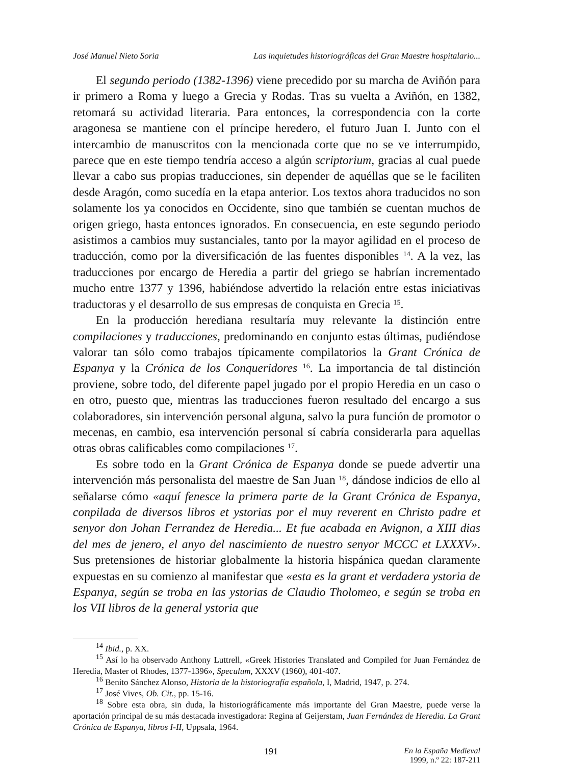José Manuel Nieto Soria Las inquietudes historiográficas del Gran Maestre hospitalario...
El segundo periodo (1382-1396) viene precedido por su marcha de Aviñón para ir primero a Roma y luego a Grecia y Rodas. Tras su vuelta a Aviñón, en 1382, retomará su actividad literaria. Para entonces, la correspondencia con la corte aragonesa se mantiene con el príncipe heredero, el futuro Juan I. Junto con el intercambio de manuscritos con la mencionada corte que no se ve interrumpido, parece que en este tiempo tendría acceso a algún scriptorium, gracias al cual puede llevar a cabo sus propias traducciones, sin depender de aquéllas que se le faciliten desde Aragón, como sucedía en la etapa anterior. Los textos ahora traducidos no son solamente los ya conocidos en Occidente, sino que también se cuentan muchos de origen griego, hasta entonces ignorados. En consecuencia, en este segundo periodo asistimos a cambios muy sustanciales, tanto por la mayor agilidad en el proceso de traducción, como por la diversificación de las fuentes disponibles <sup>14</sup>. A la vez, las traducciones por encargo de Heredia a partir del griego se habrían incrementado mucho entre 1377 y 1396, habiéndose advertido la relación entre estas iniciativas traductoras y el desarrollo de sus empresas de conquista en Grecia <sup>15</sup>.
En la producción herediana resultaría muy relevante la distinción entre compilaciones y traducciones, predominando en conjunto estas últimas, pudiéndose valorar tan sólo como trabajos típicamente compilatorios la Grant Crónica de Espanya y la Crónica de los Conqueridores <sup>16</sup>. La importancia de tal distinción proviene, sobre todo, del diferente papel jugado por el propio Heredia en un caso o en otro, puesto que, mientras las traducciones fueron resultado del encargo a sus colaboradores, sin intervención personal alguna, salvo la pura función de promotor o mecenas, en cambio, esa intervención personal sí cabría considerarla para aquellas otras obras calificables como compilaciones <sup>17</sup>.
Es sobre todo en la Grant Crónica de Espanya donde se puede advertir una intervención más personalista del maestre de San Juan <sup>18</sup>, dándose indicios de ello al señalarse cómo «aquí fenesce la primera parte de la Grant Crónica de Espanya, conpilada de diversos libros et ystorias por el muy reverent en Christo padre et senyor don Johan Ferrandez de Heredia... Et fue acabada en Avignon, a XIII dias del mes de jenero, el anyo del nascimiento de nuestro senyor MCCC et LXXXV». Sus pretensiones de historiar globalmente la historia hispánica quedan claramente expuestas en su comienzo al manifestar que «esta es la grant et verdadera ystoria de Espanya, según se troba en las ystorias de Claudio Tholomeo, e según se troba en los VII libros de la general ystoria que
<sup>14</sup> Ibid., p. XX.
<sup>15</sup> Así lo ha observado Anthony Luttrell, «Greek Histories Translated and Compiled for Juan Fernández de Heredia, Master of Rhodes, 1377-1396», Speculum, XXXV (1960), 401-407.
<sup>16</sup> Benito Sánchez Alonso, Historia de la historiografía española, I, Madrid, 1947, p. 274.
<sup>17</sup> José Vives, Ob. Cit., pp. 15-16.
<sup>18</sup> Sobre esta obra, sin duda, la historiográficamente más importante del Gran Maestre, puede verse la aportación principal de su más destacada investigadora: Regina af Geijerstam, Juan Fernández de Heredia. La Grant Crónica de Espanya, libros I-II, Uppsala, 1964.
191 En la España Medieval
1999, n.º 22: 187-211